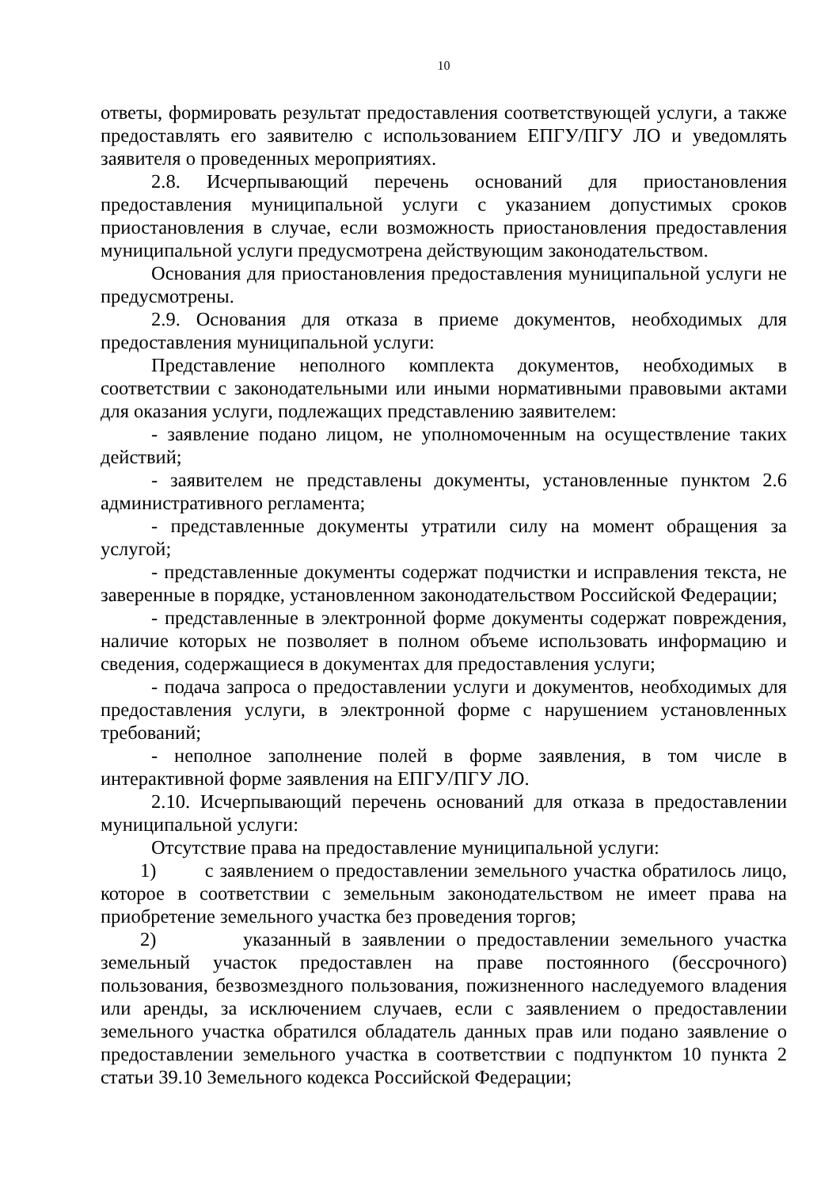10
ответы, формировать результат предоставления соответствующей услуги, а также предоставлять его заявителю с использованием ЕПГУ/ПГУ ЛО и уведомлять заявителя о проведенных мероприятиях.
2.8. Исчерпывающий перечень оснований для приостановления предоставления муниципальной услуги с указанием допустимых сроков приостановления в случае, если возможность приостановления предоставления муниципальной услуги предусмотрена действующим законодательством.
Основания для приостановления предоставления муниципальной услуги не предусмотрены.
2.9. Основания для отказа в приеме документов, необходимых для предоставления муниципальной услуги:
Представление неполного комплекта документов, необходимых в соответствии с законодательными или иными нормативными правовыми актами для оказания услуги, подлежащих представлению заявителем:
- заявление подано лицом, не уполномоченным на осуществление таких действий;
- заявителем не представлены документы, установленные пунктом 2.6 административного регламента;
- представленные документы утратили силу на момент обращения за услугой;
- представленные документы содержат подчистки и исправления текста, не заверенные в порядке, установленном законодательством Российской Федерации;
- представленные в электронной форме документы содержат повреждения, наличие которых не позволяет в полном объеме использовать информацию и сведения, содержащиеся в документах для предоставления услуги;
- подача запроса о предоставлении услуги и документов, необходимых для предоставления услуги, в электронной форме с нарушением установленных требований;
- неполное заполнение полей в форме заявления, в том числе в интерактивной форме заявления на ЕПГУ/ПГУ ЛО.
2.10. Исчерпывающий перечень оснований для отказа в предоставлении муниципальной услуги:
Отсутствие права на предоставление муниципальной услуги:
1) с заявлением о предоставлении земельного участка обратилось лицо, которое в соответствии с земельным законодательством не имеет права на приобретение земельного участка без проведения торгов;
2) указанный в заявлении о предоставлении земельного участка земельный участок предоставлен на праве постоянного (бессрочного) пользования, безвозмездного пользования, пожизненного наследуемого владения или аренды, за исключением случаев, если с заявлением о предоставлении земельного участка обратился обладатель данных прав или подано заявление о предоставлении земельного участка в соответствии с подпунктом 10 пункта 2 статьи 39.10 Земельного кодекса Российской Федерации;